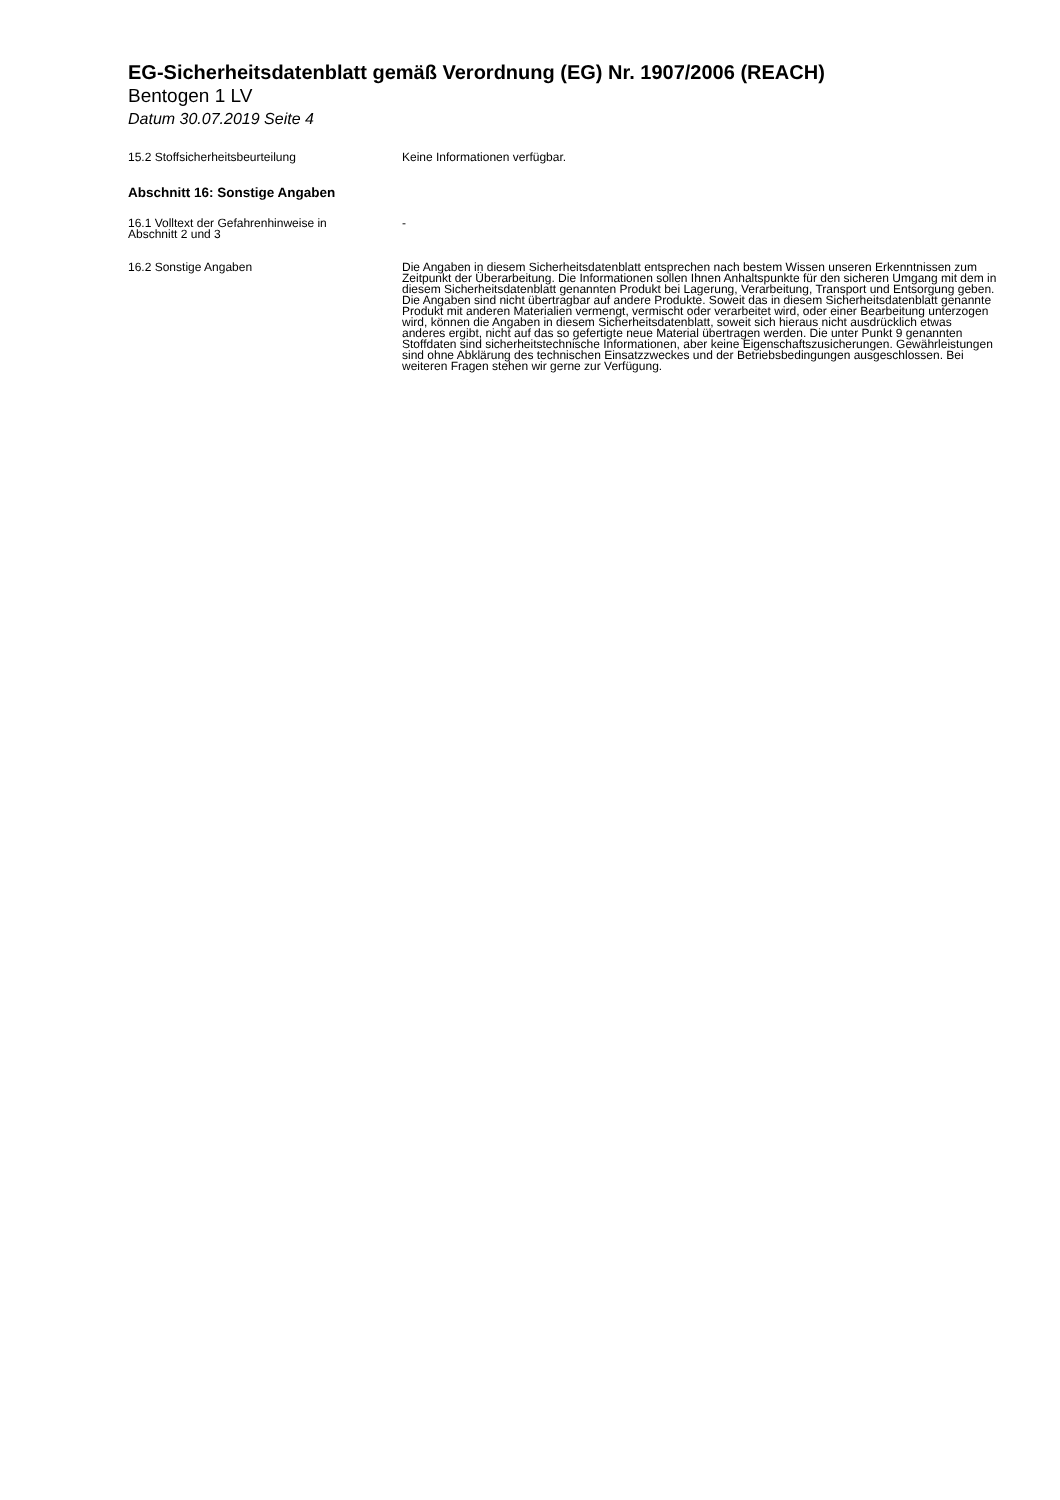EG-Sicherheitsdatenblatt gemäß Verordnung (EG) Nr. 1907/2006 (REACH)
Bentogen 1 LV
Datum 30.07.2019 Seite 4
15.2 Stoffsicherheitsbeurteilung Keine Informationen verfügbar.
Abschnitt 16: Sonstige Angaben
16.1 Volltext der Gefahrenhinweise in
Abschnitt 2 und 3
-
16.2 Sonstige Angaben Die Angaben in diesem Sicherheitsdatenblatt entsprechen nach bestem Wissen unseren Erkenntnissen zum Zeitpunkt der Überarbeitung. Die Informationen sollen Ihnen Anhaltspunkte für den sicheren Umgang mit dem in diesem Sicherheitsdatenblatt genannten Produkt bei Lagerung, Verarbeitung, Transport und Entsorgung geben. Die Angaben sind nicht übertragbar auf andere Produkte. Soweit das in diesem Sicherheitsdatenblatt genannte Produkt mit anderen Materialien vermengt, vermischt oder verarbeitet wird, oder einer Bearbeitung unterzogen wird, können die Angaben in diesem Sicherheitsdatenblatt, soweit sich hieraus nicht ausdrücklich etwas anderes ergibt, nicht auf das so gefertigte neue Material übertragen werden. Die unter Punkt 9 genannten Stoffdaten sind sicherheitstechnische Informationen, aber keine Eigenschaftszusicherungen. Gewährleistungen sind ohne Abklärung des technischen Einsatzzweckes und der Betriebsbedingungen ausgeschlossen. Bei weiteren Fragen stehen wir gerne zur Verfügung.